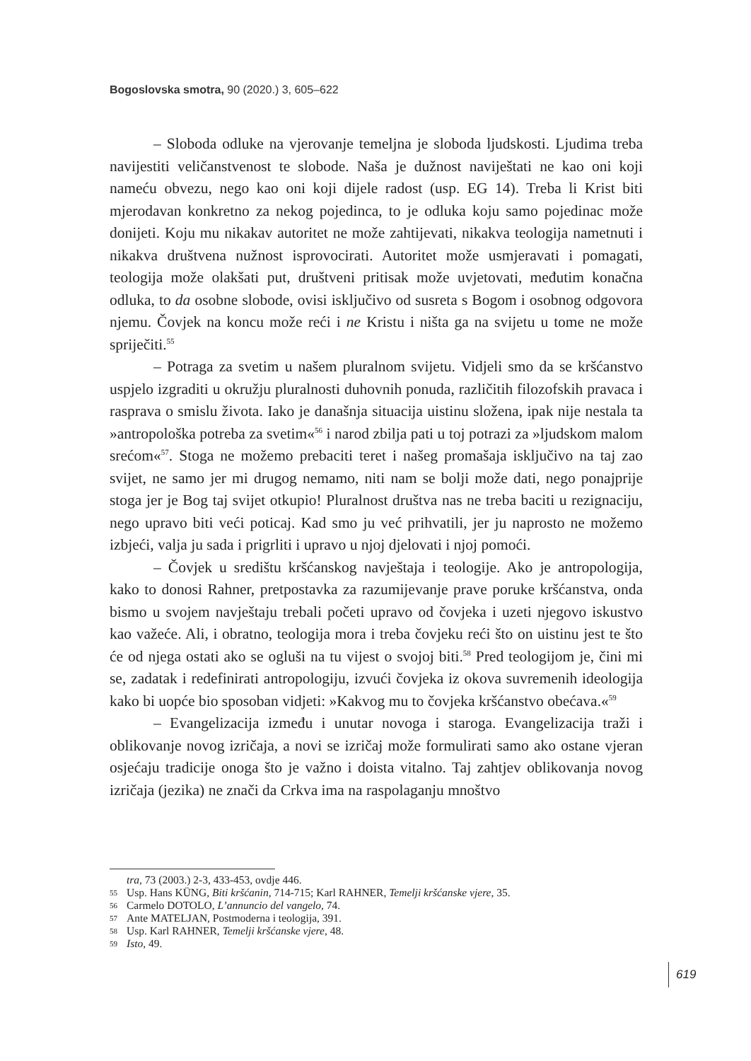Bogoslovska smotra, 90 (2020.) 3, 605–622
– Sloboda odluke na vjerovanje temeljna je sloboda ljudskosti. Ljudima treba navijestiti veličanstvenost te slobode. Naša je dužnost naviještati ne kao oni koji nameću obvezu, nego kao oni koji dijele radost (usp. EG 14). Treba li Krist biti mjerodavan konkretno za nekog pojedinca, to je odluka koju samo pojedinac može donijeti. Koju mu nikakav autoritet ne može zahtijevati, nikakva teologija nametnuti i nikakva društvena nužnost isprovocirati. Autoritet može usmjeravati i pomagati, teologija može olakšati put, društveni pritisak može uvjetovati, međutim konačna odluka, to da osobne slobode, ovisi isključivo od susreta s Bogom i osobnog odgovora njemu. Čovjek na koncu može reći i ne Kristu i ništa ga na svijetu u tome ne može spriječiti.<sup>55</sup>
– Potraga za svetim u našem pluralnom svijetu. Vidjeli smo da se kršćanstvo uspjelo izgraditi u okružju pluralnosti duhovnih ponuda, različitih filozofskih pravaca i rasprava o smislu života. Iako je današnja situacija uistinu složena, ipak nije nestala ta »antropološka potreba za svetim«<sup>56</sup> i narod zbilja pati u toj potrazi za »ljudskom malom srećom«<sup>57</sup>. Stoga ne možemo prebaciti teret i našeg promašaja isključivo na taj zao svijet, ne samo jer mi drugog nemamo, niti nam se bolji može dati, nego ponajprije stoga jer je Bog taj svijet otkupio! Pluralnost društva nas ne treba baciti u rezignaciju, nego upravo biti veći poticaj. Kad smo ju već prihvatili, jer ju naprosto ne možemo izbjeći, valja ju sada i prigrliti i upravo u njoj djelovati i njoj pomoći.
– Čovjek u središtu kršćanskog navještaja i teologije. Ako je antropologija, kako to donosi Rahner, pretpostavka za razumijevanje prave poruke kršćanstva, onda bismo u svojem navještaju trebali početi upravo od čovjeka i uzeti njegovo iskustvo kao važeće. Ali, i obratno, teologija mora i treba čovjeku reći što on uistinu jest te što će od njega ostati ako se ogluši na tu vijest o svojoj biti.<sup>58</sup> Pred teologijom je, čini mi se, zadatak i redefinirati antropologiju, izvući čovjeka iz okova suvremenih ideologija kako bi uopće bio sposoban vidjeti: »Kakvog mu to čovjeka kršćanstvo obećava.«<sup>59</sup>
– Evangelizacija između i unutar novoga i staroga. Evangelizacija traži i oblikovanje novog izričaja, a novi se izričaj može formulirati samo ako ostane vjeran osjećaju tradicije onoga što je važno i doista vitalno. Taj zahtjev oblikovanja novog izričaja (jezika) ne znači da Crkva ima na raspolaganju mnoštvo
tra, 73 (2003.) 2-3, 433-453, ovdje 446.
55 Usp. Hans KÜNG, Biti kršćanin, 714-715; Karl RAHNER, Temelji kršćanske vjere, 35.
56 Carmelo DOTOLO, L’annuncio del vangelo, 74.
57 Ante MATELJAN, Postmoderna i teologija, 391.
58 Usp. Karl RAHNER, Temelji kršćanske vjere, 48.
59 Isto, 49.
619